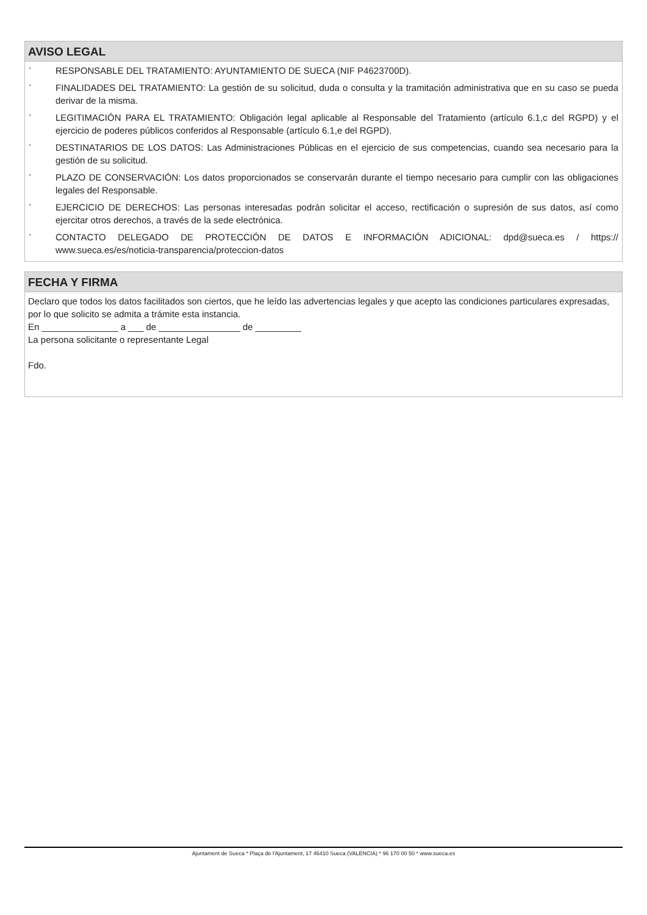AVISO LEGAL
- RESPONSABLE DEL TRATAMIENTO: AYUNTAMIENTO DE SUECA (NIF P4623700D).
- FINALIDADES DEL TRATAMIENTO: La gestión de su solicitud, duda o consulta y la tramitación administrativa que en su caso se pueda derivar de la misma.
- LEGITIMACIÓN PARA EL TRATAMIENTO: Obligación legal aplicable al Responsable del Tratamiento (artículo 6.1,c del RGPD) y el ejercicio de poderes públicos conferidos al Responsable (artículo 6.1,e del RGPD).
- DESTINATARIOS DE LOS DATOS: Las Administraciones Públicas en el ejercicio de sus competencias, cuando sea necesario para la gestión de su solicitud.
- PLAZO DE CONSERVACIÓN: Los datos proporcionados se conservarán durante el tiempo necesario para cumplir con las obligaciones legales del Responsable.
- EJERCICIO DE DERECHOS: Las personas interesadas podrán solicitar el acceso, rectificación o supresión de sus datos, así como ejercitar otros derechos, a través de la sede electrónica.
- CONTACTO DELEGADO DE PROTECCIÓN DE DATOS E INFORMACIÓN ADICIONAL: dpd@sueca.es / https:// www.sueca.es/es/noticia-transparencia/proteccion-datos
FECHA Y FIRMA
Declaro que todos los datos facilitados son ciertos, que he leído las advertencias legales y que acepto las condiciones particulares expresadas, por lo que solicito se admita a trámite esta instancia.
En _______________ a ___ de ________________ de _________
La persona solicitante o representante Legal
Fdo.
Ajuntament de Sueca * Plaça de l'Ajuntament, 17 46410 Sueca (VALENCIA) * 96 170 00 50 * www.sueca.es